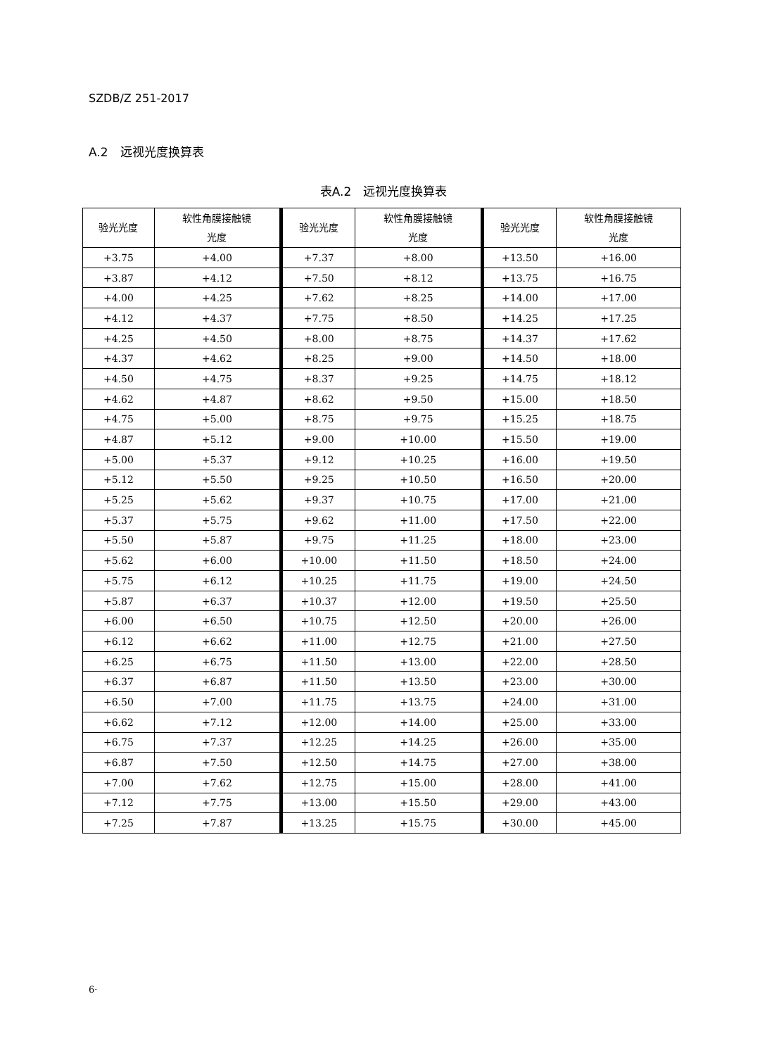SZDB/Z 251-2017
A.2　远视光度换算表
表A.2　远视光度换算表
| 验光光度 | 软性角膜接触镜 光度 | 验光光度 | 软性角膜接触镜 光度 | 验光光度 | 软性角膜接触镜 光度 |
| --- | --- | --- | --- | --- | --- |
| +3.75 | +4.00 | +7.37 | +8.00 | +13.50 | +16.00 |
| +3.87 | +4.12 | +7.50 | +8.12 | +13.75 | +16.75 |
| +4.00 | +4.25 | +7.62 | +8.25 | +14.00 | +17.00 |
| +4.12 | +4.37 | +7.75 | +8.50 | +14.25 | +17.25 |
| +4.25 | +4.50 | +8.00 | +8.75 | +14.37 | +17.62 |
| +4.37 | +4.62 | +8.25 | +9.00 | +14.50 | +18.00 |
| +4.50 | +4.75 | +8.37 | +9.25 | +14.75 | +18.12 |
| +4.62 | +4.87 | +8.62 | +9.50 | +15.00 | +18.50 |
| +4.75 | +5.00 | +8.75 | +9.75 | +15.25 | +18.75 |
| +4.87 | +5.12 | +9.00 | +10.00 | +15.50 | +19.00 |
| +5.00 | +5.37 | +9.12 | +10.25 | +16.00 | +19.50 |
| +5.12 | +5.50 | +9.25 | +10.50 | +16.50 | +20.00 |
| +5.25 | +5.62 | +9.37 | +10.75 | +17.00 | +21.00 |
| +5.37 | +5.75 | +9.62 | +11.00 | +17.50 | +22.00 |
| +5.50 | +5.87 | +9.75 | +11.25 | +18.00 | +23.00 |
| +5.62 | +6.00 | +10.00 | +11.50 | +18.50 | +24.00 |
| +5.75 | +6.12 | +10.25 | +11.75 | +19.00 | +24.50 |
| +5.87 | +6.37 | +10.37 | +12.00 | +19.50 | +25.50 |
| +6.00 | +6.50 | +10.75 | +12.50 | +20.00 | +26.00 |
| +6.12 | +6.62 | +11.00 | +12.75 | +21.00 | +27.50 |
| +6.25 | +6.75 | +11.50 | +13.00 | +22.00 | +28.50 |
| +6.37 | +6.87 | +11.50 | +13.50 | +23.00 | +30.00 |
| +6.50 | +7.00 | +11.75 | +13.75 | +24.00 | +31.00 |
| +6.62 | +7.12 | +12.00 | +14.00 | +25.00 | +33.00 |
| +6.75 | +7.37 | +12.25 | +14.25 | +26.00 | +35.00 |
| +6.87 | +7.50 | +12.50 | +14.75 | +27.00 | +38.00 |
| +7.00 | +7.62 | +12.75 | +15.00 | +28.00 | +41.00 |
| +7.12 | +7.75 | +13.00 | +15.50 | +29.00 | +43.00 |
| +7.25 | +7.87 | +13.25 | +15.75 | +30.00 | +45.00 |
6·